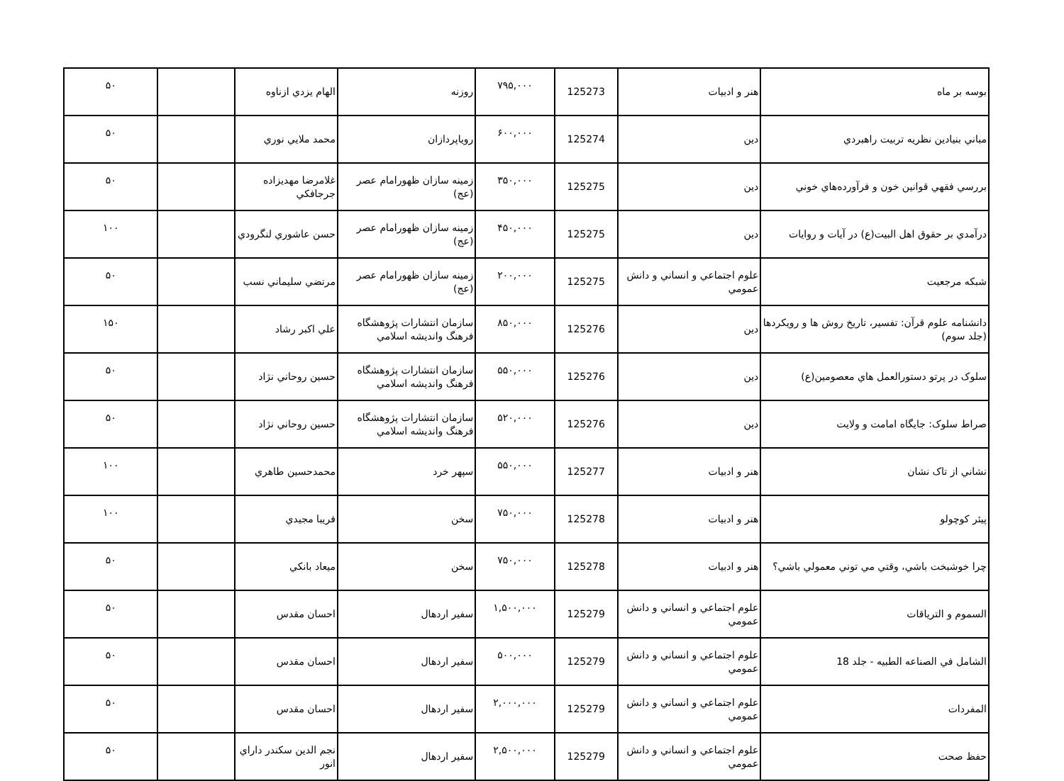| بوسه بر ماه | هنر و ادبيات | 125273 | ۷۹۵,۰۰۰ | روزنه | الهام يزدي ازناوه | | ۵۰ |
| مباني بنيادين نظريه تربيت راهبردي | دين | 125274 | ۶۰۰,۰۰۰ | روياپردازان | محمد ملايي نوري | | ۵۰ |
| بررسي فقهي قوانين خون و فرآورده‌هاي خوني | دين | 125275 | ۳۵۰,۰۰۰ | زمينه سازان ظهورامام عصر (عج) | غلامرضا مهديزاده جرجافكي | | ۵۰ |
| درآمدي بر حقوق اهل البيت(ع) در آيات و روايات | دين | 125275 | ۴۵۰,۰۰۰ | زمينه سازان ظهورامام عصر (عج) | حسن عاشوري لنگرودي | | ۱۰۰ |
| شبكه مرجعيت | علوم اجتماعي و انساني و دانش عمومي | 125275 | ۲۰۰,۰۰۰ | زمينه سازان ظهورامام عصر (عج) | مرتضي سليماني نسب | | ۵۰ |
| دانشنامه علوم قرآن: تفسير، تاريخ روش ها و رويكردها (جلد سوم) | دين | 125276 | ۸۵۰,۰۰۰ | سازمان انتشارات پژوهشگاه فرهنگ وانديشه اسلامي | علي اكبر رشاد | | ۱۵۰ |
| سلوک در پرتو دستورالعمل هاي معصومين(ع) | دين | 125276 | ۵۵۰,۰۰۰ | سازمان انتشارات پژوهشگاه فرهنگ وانديشه اسلامي | حسين روحاني نژاد | | ۵۰ |
| صراط سلوک: جايگاه امامت و ولايت | دين | 125276 | ۵۲۰,۰۰۰ | سازمان انتشارات پژوهشگاه فرهنگ وانديشه اسلامي | حسين روحاني نژاد | | ۵۰ |
| نشاني از تاک نشان | هنر و ادبيات | 125277 | ۵۵۰,۰۰۰ | سپهر خرد | محمدحسين طاهري | | ۱۰۰ |
| پيئر كوچولو | هنر و ادبيات | 125278 | ۷۵۰,۰۰۰ | سخن | فريبا مجيدي | | ۱۰۰ |
| چرا خوشبخت باشي، وقتي مي توني معمولي باشي؟ | هنر و ادبيات | 125278 | ۷۵۰,۰۰۰ | سخن | ميعاد بانكي | | ۵۰ |
| السموم و الترياقات | علوم اجتماعي و انساني و دانش عمومي | 125279 | ۱,۵۰۰,۰۰۰ | سفير اردهال | احسان مقدس | | ۵۰ |
| الشامل في الصناعه الطبيه - جلد 18 | علوم اجتماعي و انساني و دانش عمومي | 125279 | ۵۰۰,۰۰۰ | سفير اردهال | احسان مقدس | | ۵۰ |
| المفردات | علوم اجتماعي و انساني و دانش عمومي | 125279 | ۲,۰۰۰,۰۰۰ | سفير اردهال | احسان مقدس | | ۵۰ |
| حفظ صحت | علوم اجتماعي و انساني و دانش عمومي | 125279 | ۲,۵۰۰,۰۰۰ | سفير اردهال | نجم الدين سكندر داراي انور | | ۵۰ |